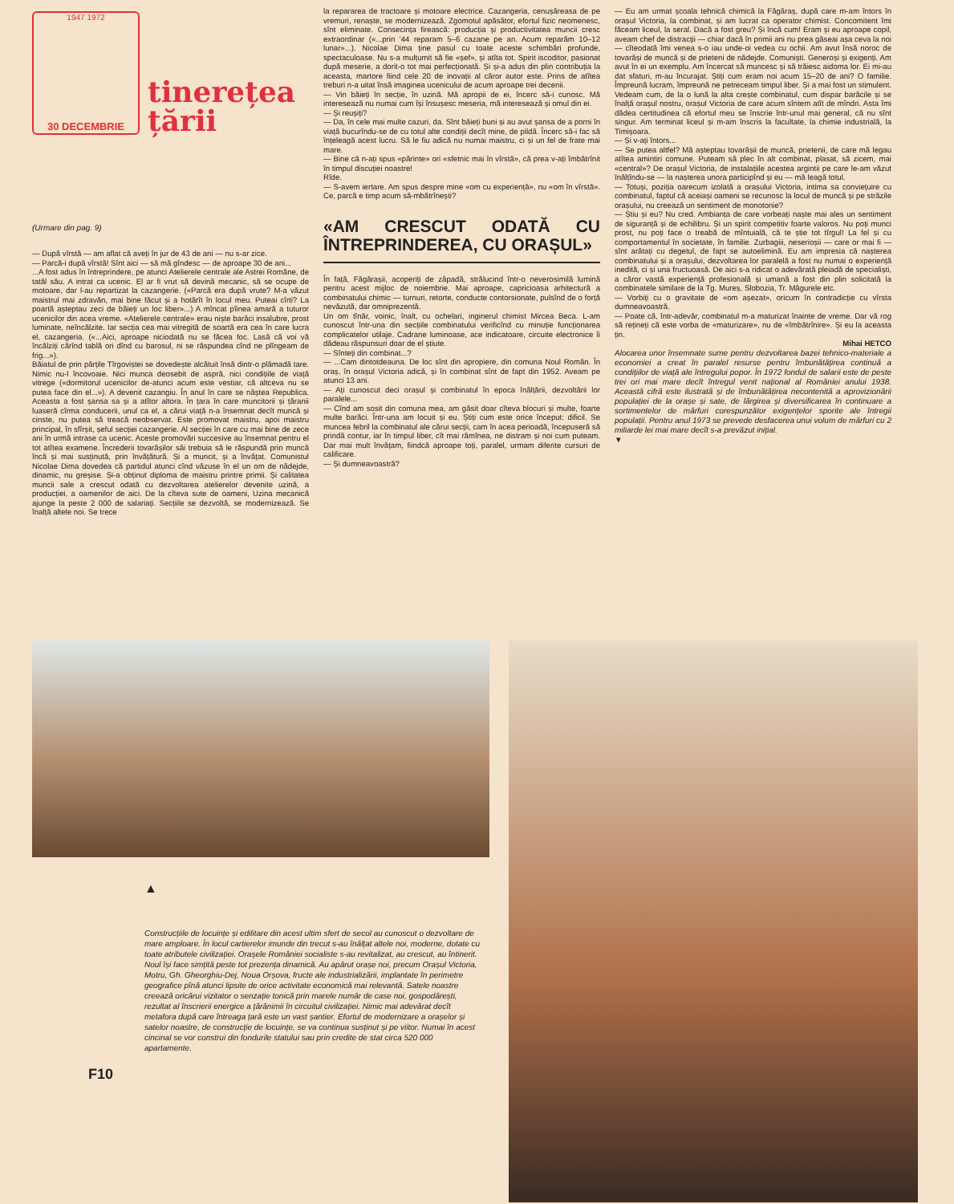1947 1972
30 DECEMBRIE
tinerețea
țării
(Urmare din pag. 9)
— După vîrstă — am aflat că aveți în jur de 43 de ani — nu s-ar zice.
— Parcă-i după vîrstă! Sînt aici — să mă gîndesc — de aproape 30 de ani...
...A fost adus în întreprindere, pe atunci Atelierele centrale ale Astrei Române, de tatăl său. A intrat ca ucenic. El ar fi vrut să devină mecanic, să se ocupe de motoare, dar l-au repartizat la cazangerie. («Parcă era după vrute? M-a văzut maistrul mai zdravăn, mai bine făcut și a hotărît în locul meu. Puteai cîrti? La poartă așteptau zeci de băieți un loc liber»...) A mîncat pîinea amară a tuturor ucenicilor din acea vreme. «Atelierele centrale» erau niște barăci insalubre, prost luminate, neîncălzite. Iar secția cea mai vitregită de soartă era cea în care lucra el, cazangeria. («...Aici, aproape niciodată nu se făcea foc. Lasă că voi vă încălziți cărînd tablă ori dînd cu barosul, ni se răspundea cînd ne plîngeam de frig...»).
Băiatul de prin părțile Tîrgoviștei se dovedește alcătuit însă dintr-o plămadă tare. Nimic nu-l încovoaie. Nici munca deosebit de aspră, nici condițiile de viață vitrege («dormitorul ucenicilor de-atunci acum este vestiar, că altceva nu se putea face din el...»). A devenit cazangiu. În anul în care se năștea Republica. Aceasta a fost șansa sa și a atîtor altora. În țara în care muncitorii și țăranii luaseră cîrma conducerii, unul ca el, a cărui viață n-a însemnat decît muncă și cinste, nu putea să treacă neobservat. Este promovat maistru, apoi maistru principal, în sfîrșit, șeful secției cazangerie. Al secției în care cu mai bine de zece ani în urmă intrase ca ucenic. Aceste promovări succesive au însemnat pentru el tot atîtea examene. Încrederii tovarășilor săi trebuia să le răspundă prin muncă încă și mai susținută, prin învățătură. Și a muncit, și a învățat. Comunistul Nicolae Dima dovedea că partidul atunci cînd văzuse în el un om de nădejde, dinamic, nu greșise. Și-a obținut diploma de maistru printre primii. Și calitatea muncii sale a crescut odată cu dezvoltarea atelierelor devenite uzină, a producției, a oamenilor de aici. De la cîteva sute de oameni, Uzina mecanică ajunge la peste 2 000 de salariați. Secțiile se dezvoltă, se modernizează. Se înalță altele noi. Se trece
la repararea de tractoare și motoare electrice. Cazangeria, cenușăreasa de pe vremuri, renaște, se modernizează. Zgomotul apăsător, efortul fizic neomenesc, sînt eliminate. Consecința firească: producția și productivitatea muncii cresc extraordinar («...prin '44 reparam 5–6 cazane pe an. Acum reparăm 10–12 lunar»...). Nicolae Dima ține pasul cu toate aceste schimbări profunde, spectaculoase. Nu s-a mulțumit să fie «șef», și atîta tot. Spirit iscoditor, pasionat după meserie, a dorit-o tot mai perfecționată. Și și-a adus din plin contribuția la aceasta, martore fiind cele 20 de inovații al căror autor este. Prins de atîtea treburi n-a uitat însă imaginea ucenicului de acum aproape trei decenii.
— Vin băieți în secție, în uzină. Mă apropii de ei, încerc să-i cunosc. Mă interesează nu numai cum își însușesc meseria, mă interesează și omul din ei.
— Și reușiți?
— Da, în cele mai multe cazuri, da. Sînt băieți buni și au avut șansa de a porni în viață bucurîndu-se de cu totul alte condiții decît mine, de pildă. Încerc să-i fac să înțeleagă acest lucru. Să le fiu adică nu numai maistru, ci și un fel de frate mai mare.
— Bine că n-ați spus «părinte» ori «sfetnic mai în vîrstă», că prea v-ați îmbătrînit în timpul discuției noastre!
Rîde.
— S-avem iertare. Am spus despre mine «om cu experiență», nu «om în vîrstă». Ce, parcă e timp acum să-mbătrînești?
«AM CRESCUT ODATĂ CU ÎNTREPRINDEREA, CU ORAȘUL»
În față, Făgărașii, acoperiți de zăpadă, strălucind într-o neverosimilă lumină pentru acest mijloc de noiembrie. Mai aproape, capricioasa arhitectură a combinatului chimic — turnuri, retorte, conducte contorsionate, pulsînd de o forță nevăzută, dar omniprezentă.
Un om tînăr, voinic, înalt, cu ochelari, inginerul chimist Mircea Beca. L-am cunoscut într-una din secțiile combinatului verificînd cu minuție funcționarea complicatelor utilaje. Cadrane luminoase, ace indicatoare, circuite electronice îi dădeau răspunsuri doar de el știute.
— Sînteți din combinat...?
— ...Cam dintotdeauna. De loc sînt din apropiere, din comuna Noul Român. În oraș, în orașul Victoria adică, și în combinat sînt de fapt din 1952. Aveam pe atunci 13 ani.
— Ați cunoscut deci orașul și combinatul în epoca înălțării, dezvoltării lor paralele...
— Cînd am sosit din comuna mea, am găsit doar cîteva blocuri și multe, foarte multe barăci. Într-una am locuit și eu. Știți cum este orice început: dificil. Se muncea febril la combinatul ale cărui secții, cam în acea perioadă, începuseră să prindă contur, iar în timpul liber, cît mai rămînea, ne distram și noi cum puteam. Dar mai mult învățam, fiindcă aproape toți, paralel, urmam diferite cursuri de calificare.
— Și dumneavoastră?
— Eu am urmat școala tehnică chimică la Făgăraș, după care m-am întors în orașul Victoria, la combinat, și am lucrat ca operator chimist. Concomitent îmi făceam liceul, la seral. Dacă a fost greu? Și încă cum! Eram și eu aproape copil, aveam chef de distracții — chiar dacă în primii ani nu prea găseai așa ceva la noi — cîteodată îmi venea s-o iau unde-oi vedea cu ochii. Am avut însă noroc de tovarăși de muncă și de prieteni de nădejde. Comuniști. Generoși și exigenți. Am avut în ei un exemplu. Am încercat să muncesc și să trăiesc aidoma lor. Ei mi-au dat sfaturi, m-au încurajat. Știți cum eram noi acum 15–20 de ani? O familie. Împreună lucram, împreună ne petreceam timpul liber. Și a mai fost un stimulent. Vedeam cum, de la o lună la alta crește combinatul, cum dispar barăcile și se înalță orașul nostru, orașul Victoria de care acum sîntem atît de mîndri. Asta îmi dădea certitudinea că efortul meu se înscrie într-unul mai general, că nu sînt singur. Am terminat liceul și m-am înscris la facultate, la chimie industrială, la Timișoara.
— Și v-ați întors...
— Se putea altfel? Mă așteptau tovarășii de muncă, prietenii, de care mă legau atîtea amintiri comune. Puteam să plec în alt combinat, plasat, să zicem, mai «central»? De orașul Victoria, de instalațiile acestea argintii pe care le-am văzut înălțîndu-se — la nașterea unora participînd și eu — mă leagă totul.
— Totuși, poziția oarecum izolată a orașului Victoria, intima sa conviețuire cu combinatul, faptul că aceiași oameni se recunosc la locul de muncă și pe străzile orașului, nu creează un sentiment de monotonie?
— Știu și eu? Nu cred. Ambianța de care vorbeați naște mai ales un sentiment de siguranță și de echilibru. Și un spirit competitiv foarte valoros. Nu poți munci prost, nu poți face o treabă de mîntuială, că te știe tot tîrgul! La fel și cu comportamentul în societate, în familie. Zurbagiii, neserioșii — care or mai fi — sînt arătați cu degetul, de fapt se autoelimină. Eu am impresia că nașterea combinatului și a orașului, dezvoltarea lor paralelă a fost nu numai o experiență inedită, ci și una fructuoasă. De aici s-a ridicat o adevărată pleiadă de specialiști, a căror vastă experiență profesională și umană a fost din plin solicitată la combinatele similare de la Tg. Mureș, Slobozia, Tr. Măgurele etc.
— Vorbiți cu o gravitate de «om așezat», oricum în contradicție cu vîrsta dumneavoastră.
— Poate că, într-adevăr, combinatul m-a maturizat înainte de vreme. Dar vă rog să rețineți că este vorba de «maturizare», nu de «îmbătrînire». Și eu la aceasta țin.
Mihai HETCO
Alocarea unor însemnate sume pentru dezvoltarea bazei tehnico-materiale a economiei a creat în paralel resurse pentru îmbunătățirea continuă a condițiilor de viață ale întregului popor. În 1972 fondul de salarii este de peste trei ori mai mare decît întregul venit național al României anului 1938. Această cifră este ilustrată și de îmbunătățirea necontenită a aprovizionării populației de la orașe și sate, de lărgirea și diversificarea în continuare a sortimentelor de mărfuri corespunzător exigențelor sporite ale întregii populații. Pentru anul 1973 se prevede desfacerea unui volum de mărfuri cu 2 miliarde lei mai mare decît s-a prevăzut inițial.
▼
▲
Construcțiile de locuințe și edilitare din acest ultim sfert de secol au cunoscut o dezvoltare de mare amploare. În locul cartierelor imunde din trecut s-au înălțat altele noi, moderne, dotate cu toate atributele civilizației. Orașele României socialiste s-au revitalizat, au crescut, au întinerit. Noul își face simțită peste tot prezența dinamică. Au apărut orașe noi, precum Orașul Victoria, Motru, Gh. Gheorghiu-Dej, Noua Orșova, fructe ale industrializării, implantate în perimetre geografice pînă atunci lipsite de orice activitate economică mai relevantă. Satele noastre creează oricărui vizitator o senzație tonică prin marele număr de case noi, gospodărești, rezultat al înscrierii energice a țărănimii în circuitul civilizației. Nimic mai adevărat decît metafora după care întreaga țară este un vast șantier. Efortul de modernizare a orașelor și satelor noastre, de construcție de locuințe, se va continua susținut și pe viitor. Numai în acest cincinal se vor construi din fondurile statului sau prin credite de stat circa 520 000 apartamente.
F10